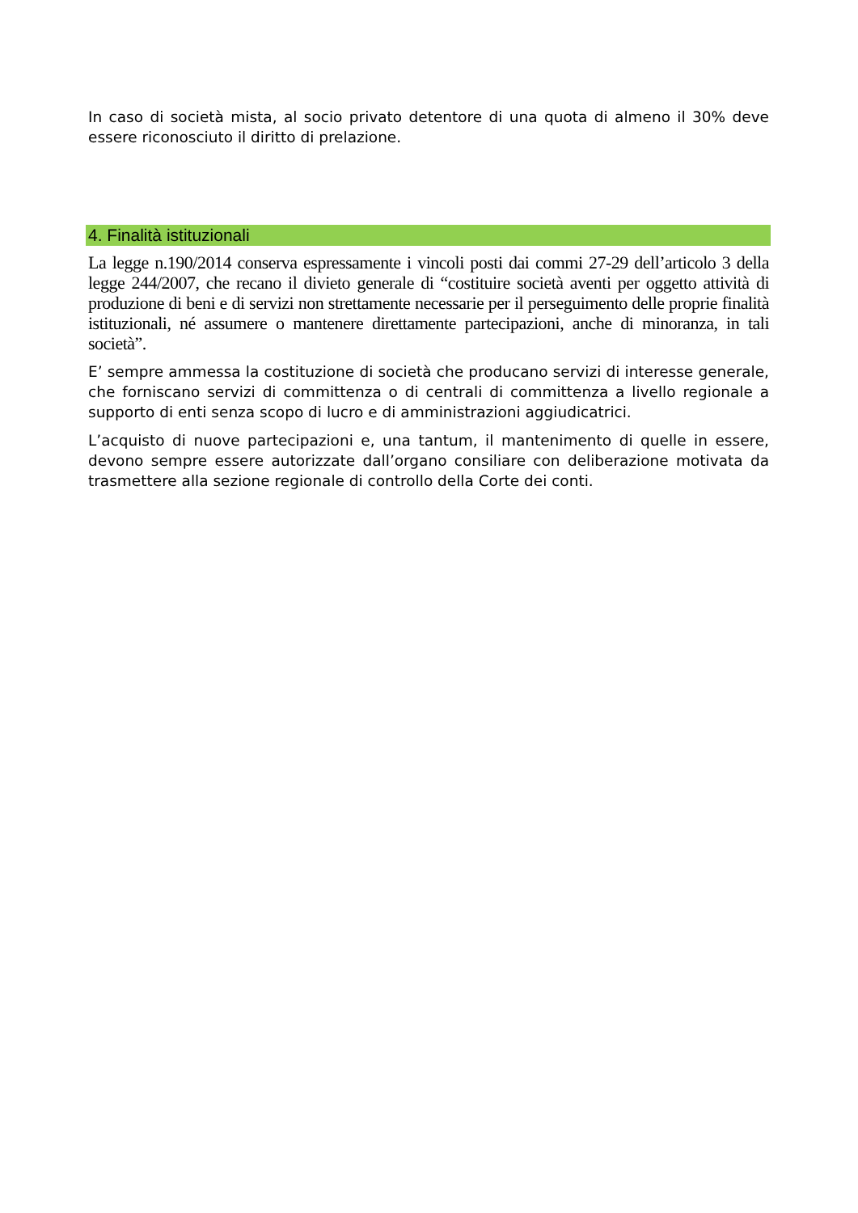In caso di società mista, al socio privato detentore di una quota di almeno il 30% deve essere riconosciuto il diritto di prelazione.
4. Finalità istituzionali
La legge n.190/2014 conserva espressamente i vincoli posti dai commi 27-29 dell’articolo 3 della legge 244/2007, che recano il divieto generale di “costituire società aventi per oggetto attività di produzione di beni e di servizi non strettamente necessarie per il perseguimento delle proprie finalità istituzionali, né assumere o mantenere direttamente partecipazioni, anche di minoranza, in tali società”.
E’ sempre ammessa la costituzione di società che producano servizi di interesse generale, che forniscano servizi di committenza o di centrali di committenza a livello regionale a supporto di enti senza scopo di lucro e di amministrazioni aggiudicatrici.
L’acquisto di nuove partecipazioni e, una tantum, il mantenimento di quelle in essere, devono sempre essere autorizzate dall’organo consiliare con deliberazione motivata da trasmettere alla sezione regionale di controllo della Corte dei conti.